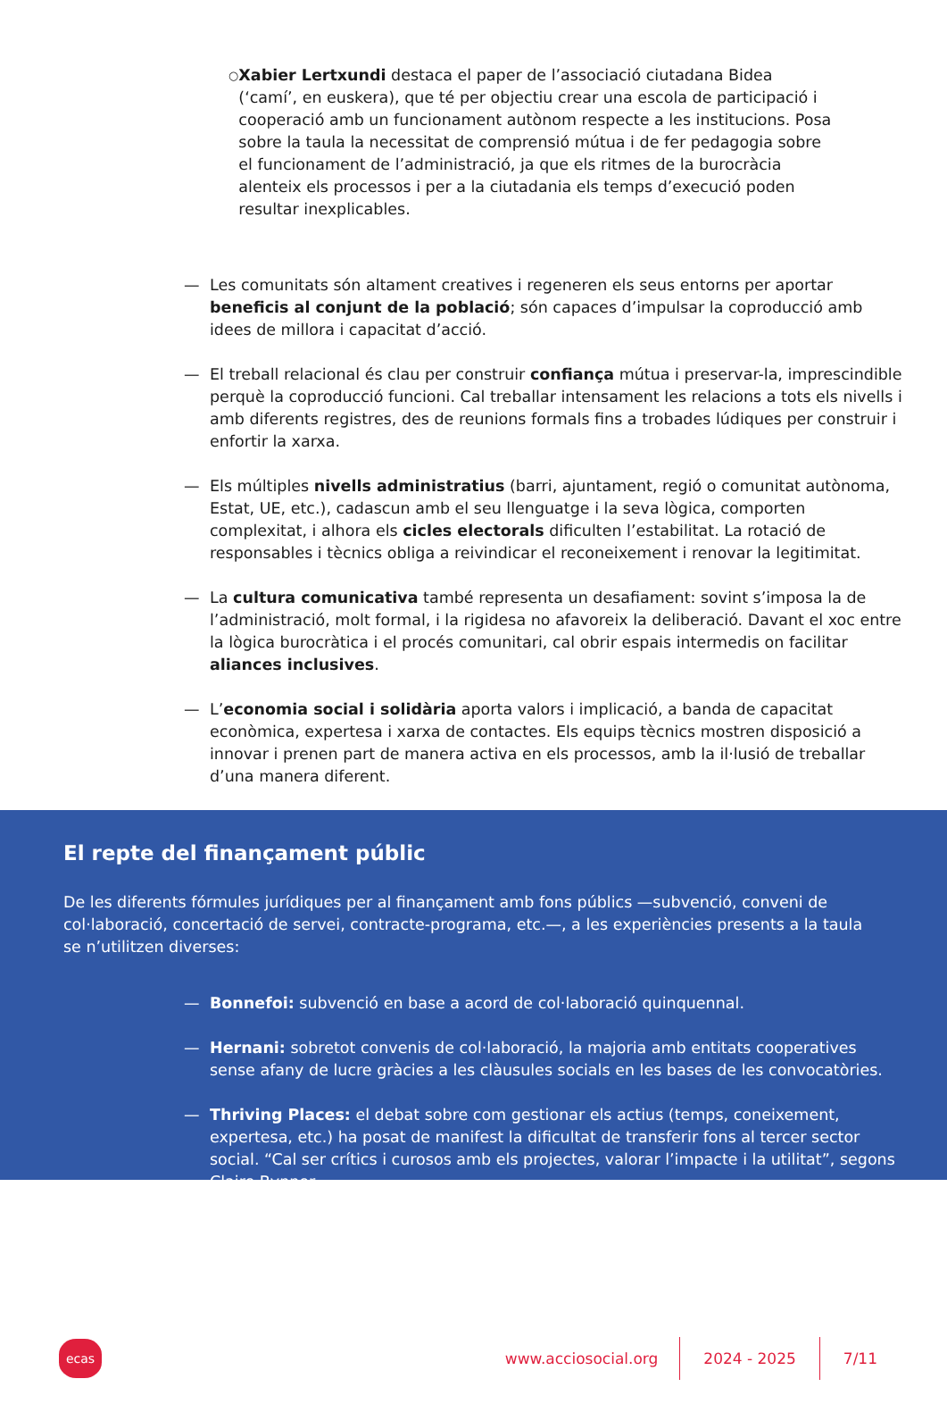○
Xabier Lertxundi destaca el paper de l’associació ciutadana Bidea (‘camí’, en euskera), que té per objectiu crear una escola de participació i cooperació amb un funcionament autònom respecte a les institucions. Posa sobre la taula la necessitat de comprensió mútua i de fer pedagogia sobre el funcionament de l’administració, ja que els ritmes de la burocràcia alenteix els processos i per a la ciutadania els temps d’execució poden resultar inexplicables.
— Les comunitats són altament creatives i regeneren els seus entorns per aportar beneficis al conjunt de la població; són capaces d’impulsar la coproducció amb idees de millora i capacitat d’acció.
— El treball relacional és clau per construir confiança mútua i preservar-la, imprescindible perquè la coproducció funcioni. Cal treballar intensament les relacions a tots els nivells i amb diferents registres, des de reunions formals fins a trobades lúdiques per construir i enfortir la xarxa.
— Els múltiples nivells administratius (barri, ajuntament, regió o comunitat autònoma, Estat, UE, etc.), cadascun amb el seu llenguatge i la seva lògica, comporten complexitat, i alhora els cicles electorals dificulten l’estabilitat. La rotació de responsables i tècnics obliga a reivindicar el reconeixement i renovar la legitimitat.
— La cultura comunicativa també representa un desafiament: sovint s’imposa la de l’administració, molt formal, i la rigidesa no afavoreix la deliberació. Davant el xoc entre la lògica burocràtica i el procés comunitari, cal obrir espais intermedis on facilitar aliances inclusives.
— L’economia social i solidària aporta valors i implicació, a banda de capacitat econòmica, expertesa i xarxa de contactes. Els equips tècnics mostren disposició a innovar i prenen part de manera activa en els processos, amb la il·lusió de treballar d’una manera diferent.
El repte del finançament públic
De les diferents fórmules jurídiques per al finançament amb fons públics —subvenció, conveni de col·laboració, concertació de servei, contracte-programa, etc.—, a les experiències presents a la taula se n’utilitzen diverses:
— Bonnefoi: subvenció en base a acord de col·laboració quinquennal.
— Hernani: sobretot convenis de col·laboració, la majoria amb entitats cooperatives sense afany de lucre gràcies a les clàusules socials en les bases de les convocatòries.
— Thriving Places: el debat sobre com gestionar els actius (temps, coneixement, expertesa, etc.) ha posat de manifest la dificultat de transferir fons al tercer sector social. “Cal ser crítics i curosos amb els projectes, valorar l’impacte i la utilitat”, segons Claire Bynner.
ecas
www.acciosocial.org
2024 - 2025 7/11